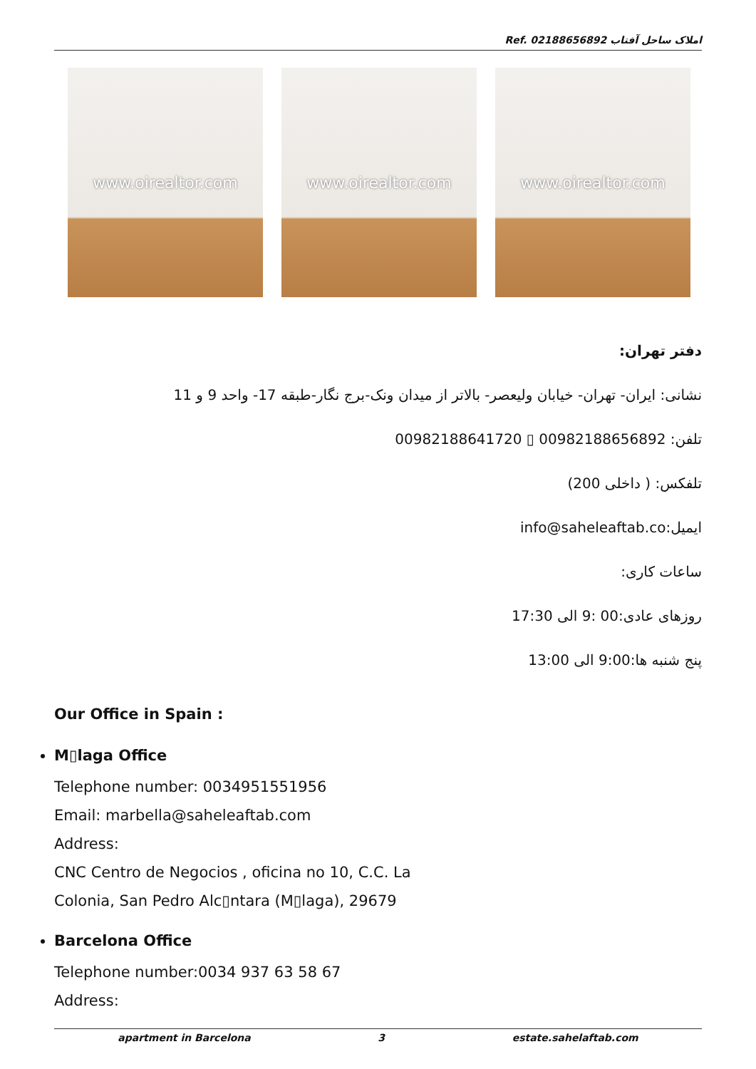Ref. املاک ساحل آفتاب 02188656892
www.oirealtor.com www.oirealtor.com www.oirealtor.com
دفتر تهران:
نشانی: ایران- تهران- خیابان ولیعصر- بالاتر از میدان ونک-برج نگار-طبقه 17- واحد 9 و 11
تلفن: 00982188656892 ▯ 00982188641720
تلفکس: ( داخلی 200)
ایمیل:info@saheleaftab.co
ساعات کاری:
روزهای عادی:00 :9 الی 17:30
پنج شنبه ها:9:00 الی 13:00
Our Office in Spain :
M▯laga Office
Telephone number: 0034951551956
Email: marbella@saheleaftab.com
Address:
CNC Centro de Negocios , oficina no 10, C.C. La
Colonia, San Pedro Alc▯ntara (M▯laga), 29679
Barcelona Office
Telephone number:0034 937 63 58 67
Address:
apartment in Barcelona 3 estate.sahelaftab.com